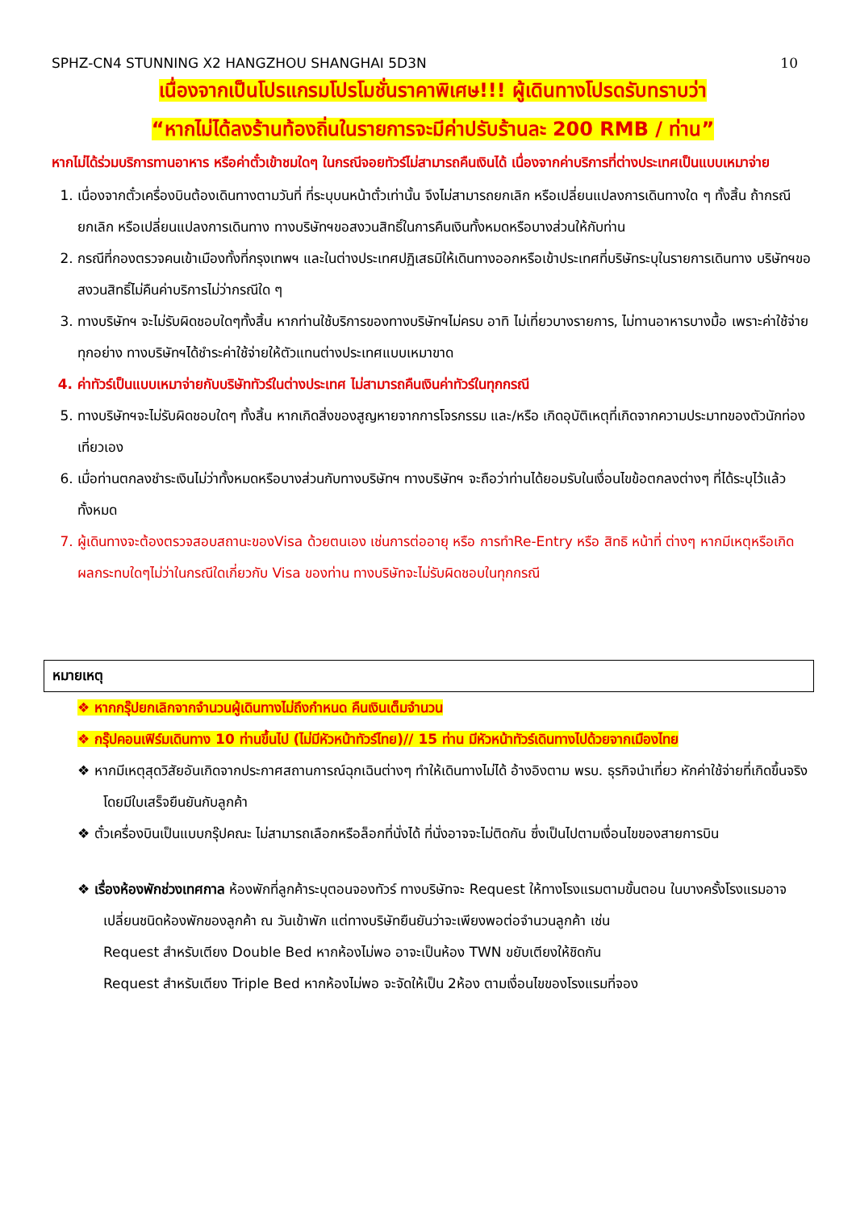SPHZ-CN4 STUNNING X2 HANGZHOU SHANGHAI 5D3N 10
เนื่องจากเป็นโปรแกรมโปรโมชั่นราคาพิเศษ!!! ผู้เดินทางโปรดรับทราบว่า
“หากไม่ได้ลงร้านท้องถิ่นในรายการจะมีค่าปรับร้านละ 200 RMB / ท่าน”
หากไม่ได้ร่วมบริการทานอาหาร หรือค่าตั๋วเข้าชมใดๆ ในกรณีจอยทัวร์ไม่สามารถคืนเงินได้ เนื่องจากค่าบริการที่ต่างประเทศเป็นแบบเหมาจ่าย
1. เนื่องจากตั๋วเครื่องบินต้องเดินทางตามวันที่ ที่ระบุบนหน้าตั๋วเท่านั้น จึงไม่สามารถยกเลิก หรือเปลี่ยนแปลงการเดินทางใด ๆ ทั้งสิ้น ถ้ากรณียกเลิก หรือเปลี่ยนแปลงการเดินทาง ทางบริษัทฯขอสงวนสิทธิ์ในการคืนเงินทั้งหมดหรือบางส่วนให้กับท่าน
2. กรณีที่กองตรวจคนเข้าเมืองทั้งที่กรุงเทพฯ และในต่างประเทศปฏิเสธมิให้เดินทางออกหรือเข้าประเทศที่บริษัทระบุในรายการเดินทาง บริษัทฯขอสงวนสิทธิ์ไม่คืนค่าบริการไม่ว่ากรณีใด ๆ
3. ทางบริษัทฯ จะไม่รับผิดชอบใดๆทั้งสิ้น หากท่านใช้บริการของทางบริษัทฯไม่ครบ อาทิ ไม่เที่ยวบางรายการ, ไม่ทานอาหารบางมื้อ เพราะค่าใช้จ่ายทุกอย่าง ทางบริษัทฯได้ชำระค่าใช้จ่ายให้ตัวแทนต่างประเทศแบบเหมาขาด
4. ค่าทัวร์เป็นแบบเหมาจ่ายกับบริษัททัวร์ในต่างประเทศ ไม่สามารถคืนเงินค่าทัวร์ในทุกกรณี
5. ทางบริษัทฯจะไม่รับผิดชอบใดๆ ทั้งสิ้น หากเกิดสิ่งของสูญหายจากการโจรกรรม และ/หรือ เกิดอุบัติเหตุที่เกิดจากความประมาทของตัวนักท่องเที่ยวเอง
6. เมื่อท่านตกลงชำระเงินไม่ว่าทั้งหมดหรือบางส่วนกับทางบริษัทฯ ทางบริษัทฯ จะถือว่าท่านได้ยอมรับในเงื่อนไขข้อตกลงต่างๆ ที่ได้ระบุไว้แล้วทั้งหมด
7. ผู้เดินทางจะต้องตรวจสอบสถานะของVisa ด้วยตนเอง เช่นการต่ออายุ หรือ การทำRe-Entry หรือ สิทธิ หน้าที่ ต่างๆ หากมีเหตุหรือเกิดผลกระทบใดๆไม่ว่าในกรณีใดเกี่ยวกับ Visa ของท่าน ทางบริษัทจะไม่รับผิดชอบในทุกกรณี
หมายเหตุ
❖ หากกรุ๊ปยกเลิกจากจำนวนผู้เดินทางไม่ถึงกำหนด คืนเงินเต็มจำนวน
❖ กรุ๊ปคอนเฟิร์มเดินทาง 10 ท่านขึ้นไป (ไม่มีหัวหน้าทัวร์ไทย)// 15 ท่าน มีหัวหน้าทัวร์เดินทางไปด้วยจากเมืองไทย
❖ หากมีเหตุสุดวิสัยอันเกิดจากประกาศสถานการณ์ฉุกเฉินต่างๆ ทำให้เดินทางไม่ได้ อ้างอิงตาม พรบ. ธุรกิจนำเที่ยว หักค่าใช้จ่ายที่เกิดขึ้นจริงโดยมีใบเสร็จยืนยันกับลูกค้า
❖ ตั๋วเครื่องบินเป็นแบบกรุ๊ปคณะ ไม่สามารถเลือกหรือล็อกที่นั่งได้ ที่นั่งอาจจะไม่ติดกัน ซึ่งเป็นไปตามเงื่อนไขของสายการบิน
❖ เรื่องห้องพักช่วงเทศกาล ห้องพักที่ลูกค้าระบุตอนจองทัวร์ ทางบริษัทจะ Request ให้ทางโรงแรมตามขั้นตอน ในบางครั้งโรงแรมอาจเปลี่ยนชนิดห้องพักของลูกค้า ณ วันเข้าพัก แต่ทางบริษัทยืนยันว่าจะเพียงพอต่อจำนวนลูกค้า เช่น
Request สำหรับเตียง Double Bed หากห้องไม่พอ อาจะเป็นห้อง TWN ขยับเตียงให้ชิดกัน
Request สำหรับเตียง Triple Bed หากห้องไม่พอ จะจัดให้เป็น 2ห้อง ตามเงื่อนไขของโรงแรมที่จอง